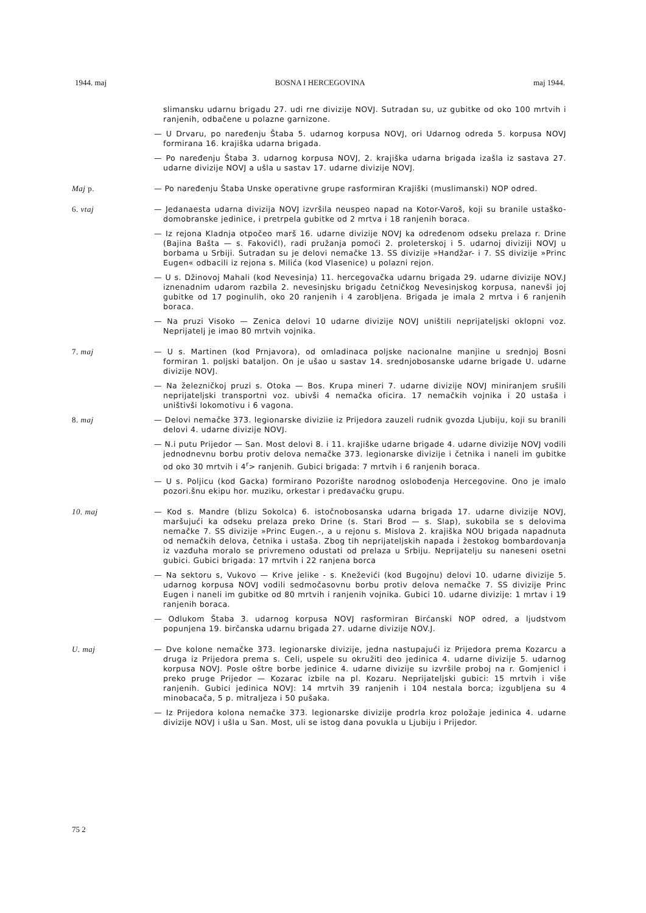1944. maj BOSNA I HERCEGOVINA maj 1944.
slimansku udarnu brigadu 27. udi rne divizije NOVJ. Sutradan su, uz gubitke od oko 100 mrtvih i ranjenih, odbačene u polazne garnizone.
— U Drvaru, po naređenju Štaba 5. udarnog korpusa NOVJ, ori Udarnog odreda 5. korpusa NOVJ formirana 16. krajiška udarna brigada.
— Po naređenju Štaba 3. udarnog korpusa NOVJ, 2. krajiška udarna brigada izašla iz sastava 27. udarne divizije NOVJ a ušla u sastav 17. udarne divizije NOVJ.
Maj p. — Po naređenju Štaba Unske operativne grupe rasformiran Krajiški (muslimanski) NOP odred.
6. vtaj — Jedanaesta udarna divizija NOVJ izvršila neuspeo napad na Kotor-Varoš, koji su branile ustaško-domobranske jedinice, i pretrpela gubitke od 2 mrtva i 18 ranjenih boraca.
— Iz rejona Kladnja otpočeo marš 16. udarne divizije NOVJ ka određenom odseku prelaza r. Drine (Bajina Bašta — s. Fakovićl), radi pružanja pomoći 2. proleterskoj i 5. udarnoj diviziji NOVJ u borbama u Srbiji. Sutradan su je delovi nemačke 13. SS divizije »Handžar- i 7. SS divizije »Princ Eugen« odbacili iz rejona s. Milića (kod Vlasenice) u polazni rejon.
— U s. Džinovoj Mahali (kod Nevesinja) 11. hercegovačka udarnu brigada 29. udarne divizije NOV.J iznenadnim udarom razbila 2. nevesinjsku brigadu četničkog Nevesinjskog korpusa, nanevši joj gubitke od 17 poginulih, oko 20 ranjenih i 4 zarobljena. Brigada je imala 2 mrtva i 6 ranjenih boraca.
— Na pruzi Visoko — Zenica delovi 10 udarne divizije NOVJ uništili neprijateljski oklopni voz. Neprijatelj je imao 80 mrtvih vojnika.
7. maj — U s. Martinen (kod Prnjavora), od omladinaca poljske nacionalne manjine u srednjoj Bosni formiran 1. poljski bataljon. On je ušao u sastav 14. srednjobosanske udarne brigade U. udarne divizije NOVJ.
— Na železničkoj pruzi s. Otoka — Bos. Krupa mineri 7. udarne divizije NOVJ miniranjem srušili neprijateljski transportni voz. ubivši 4 nemačka oficira. 17 nemačkih vojnika i 20 ustaša i uništivši lokomotivu i 6 vagona.
8. maj — Delovi nemačke 373. legionarske diviziie iz Prijedora zauzeli rudnik gvozda Ljubiju, koji su branili delovi 4. udarne divizije NOVJ.
— N.i putu Prijedor — San. Most delovi 8. i 11. krajiške udarne brigade 4. udarne divizije NOVJ vodili jednodnevnu borbu protiv delova nemačke 373. legionarske divizije i četnika i naneli im gubitke od oko 30 mrtvih i 4<sup>r</sup>> ranjenih. Gubici brigada: 7 mrtvih i 6 ranjenih boraca.
— U s. Poljicu (kod Gacka) formirano Pozorište narodnog oslobođenja Hercegovine. Ono je imalo pozori.šnu ekipu hor. muziku, orkestar i predavaćku grupu.
10. maj — Kod s. Mandre (blizu Sokolca) 6. istočnobosanska udarna brigada 17. udarne divizije NOVJ, maršujući ka odseku prelaza preko Drine (s. Stari Brod — s. Slap), sukobila se s delovima nemačke 7. SS divizije »Princ Eugen.-, a u rejonu s. Mislova 2. krajiška NOU brigada napadnuta od nemačkih delova, četnika i ustaša. Zbog tih neprijateljskih napada i žestokog bombardovanja iz vazđuha moralo se privremeno odustati od prelaza u Srbiju. Neprijatelju su naneseni osetni gubici. Gubici brigada: 17 mrtvih i 22 ranjena borca
— Na sektoru s, Vukovo — Krive jelike - s. Kneževići (kod Bugojnu) delovi 10. udarne divizije 5. udarnog korpusa NOVJ vodili sedmočasovnu borbu protiv delova nemačke 7. SS divizije Princ Eugen i naneli im gubitke od 80 mrtvih i ranjenih vojnika. Gubici 10. udarne divizije: 1 mrtav i 19 ranjenih boraca.
— Odlukom Štaba 3. udarnog korpusa NOVJ rasformiran Birćanski NOP odred, a ljudstvom popunjena 19. birčanska udarnu brigada 27. udarne divizije NOV.J.
U. maj — Dve kolone nemačke 373. legionarske divizije, jedna nastupajući iz Prijedora prema Kozarcu a druga iz Prijedora prema s. Celi, uspele su okružiti deo jedinica 4. udarne divizije 5. udarnog korpusa NOVJ. Posle oštre borbe jedinice 4. udarne divizije su izvršile proboj na r. Gomjenicl i preko pruge Prijedor — Kozarac izbile na pl. Kozaru. Neprijateljski gubici: 15 mrtvih i više ranjenih. Gubici jedinica NOVJ: 14 mrtvih 39 ranjenih i 104 nestala borca; izgubljena su 4 minobacača, 5 p. mitraljeza i 50 pušaka.
— Iz Prijedora kolona nemačke 373. legionarske divizije prodrla kroz položaje jedinica 4. udarne divizije NOVJ i ušla u San. Most, uli se istog dana povukla u Ljubiju i Prijedor.
75 2